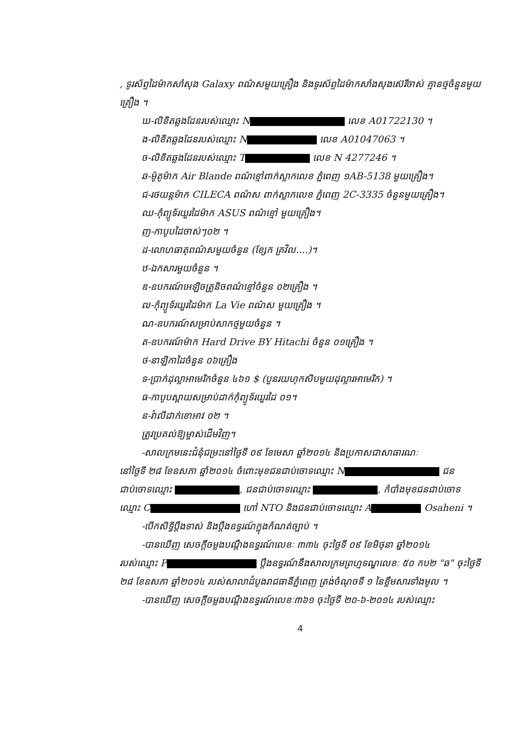, ទូរស័ព្ទដៃម៉ាកសាំសុង Galaxy ពណ៌សមួយគ្រឿង និងទូរស័ព្ទដៃម៉ាកសាំងសុងស៊េរីចាស់ គ្មានថ្មចំនួនមួយគ្រឿង ។
ឃ-លិខិតឆ្លងដែនរបស់ឈ្មោះ N លេខ A01722130 ។
ង-លិខិតឆ្លងដែនរបស់ឈ្មោះ N លេខ A01047063 ។
ច-លិខិតឆ្លងដែនរបស់ឈ្មោះ T លេខ N 4277246 ។
ឆ-ម៉ូតូម៉ាក Air Blande ពណ៌ខ្មៅពាក់ស្លាកលេខ ភ្នំពេញ ១AB-5138 មួយគ្រឿង។
ជ-រថយន្តម៉ាក CILECA ពណ៌ស ពាក់ស្លាកលេខ ភ្នំពេញ 2C-3335 ចំនួនមួយគ្រឿង។
ឈ-កុំព្យូទ័រយួរដៃម៉ាក ASUS ពណ៌ខ្មៅ មួយគ្រឿង។
ញ-កាបូបដៃចាស់ៗ០២ ។
ដ-លោហធាតុពណ៌សមួយចំនួន (ខ្សែក គ្រវិល....)។
ឋ-ឯកសារមួយចំនួន ។
ឌ-ឧបករណ៍អេឡិចត្រូនិចពណ៌ខ្មៅចំនួន ០២គ្រឿង ។
ឍ-កុំព្យូទ័រយួរដៃម៉ាក La Vie ពណ៌ស មួយគ្រឿង ។
ណ-ឧបករណ៍សម្រាប់សាកថ្មមួយចំនួន ។
ត-ឧបករណ៍ម៉ាក Hard Drive BY Hitachi ចំនួន ០១គ្រឿង ។
ថ-នាឡិកាដៃចំនួន ០៦គ្រឿង
ទ-ប្រាក់ដុល្លាអាមេរិកចំនួន ៤៦១ $ (បួនរយហុកសិបមួយដុល្លារអាមេរិក) ។
ធ-កាបូបស្ពាយសម្រាប់ដាក់កុំព្យូទ័រយួរដៃ ០១។
ន-វ៉ាលីដាក់ខោអាវ ០២ ។
ត្រូវប្រគល់ឱ្យម្ចាស់ដើមវិញ។
-សាលក្រមនេះជំនុំជម្រះនៅថ្ងៃទី ០៩ ខែមេសា ឆ្នាំ២០១៤ និងប្រកាសជាសាធារណៈ
នៅថ្ងៃទី ២៨ ខែឧសភា ឆ្នាំ២០១៤ ចំពោះមុខជនជាប់ចោទឈ្មោះ N ជនជាប់ចោទឈ្មោះ , ជនជាប់ចោទឈ្មោះ , កំបាំងមុខជនជាប់ចោទឈ្មោះ C ហៅ NTO និងជនជាប់ចោទឈ្មោះ A Osaheni ។
-បើកសិទ្ធិប្ដឹងទាស់ និងប្ដឹងឧទ្ធរណ៍ក្នុងកំណត់ច្បាប់ ។
-បានឃើញ សេចក្ដីចម្លងបណ្ដឹងឧទ្ធរណ៍លេខៈ ៣៣៤ ចុះថ្ងៃទី ០៩ ខែមិថុនា ឆ្នាំ២០១៤
របស់ឈ្មោះ P ប្ដឹងឧទ្ធរណ៍នឹងសាលក្រមព្រហ្មទណ្ឌលេខៈ ៥០ កប២ "ឆ" ចុះថ្ងៃទី ២៨ ខែឧសភា ឆ្នាំ២០១៤ របស់សាលាដំបូងរាជធានីភ្នំពេញ ត្រង់ចំណុចទី ១ នៃខ្លឹមសារទាំងមូល ។
-បានឃើញ សេចក្ដីចម្លងបណ្ដឹងឧទ្ធរណ៍លេខៈ៣៦១ ចុះថ្ងៃទី ២០-៦-២០១៤ របស់ឈ្មោះ
4